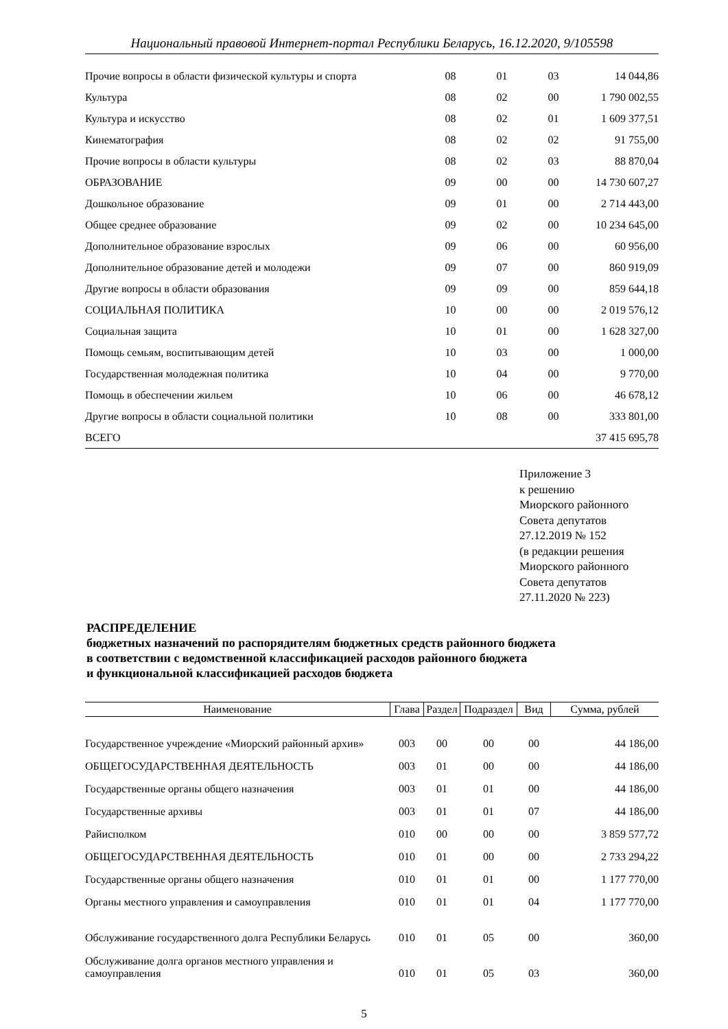Национальный правовой Интернет-портал Республики Беларусь, 16.12.2020, 9/105598
| Прочие вопросы в области физической культуры и спорта | 08 | 01 | 03 | 14 044,86 |
| Культура | 08 | 02 | 00 | 1 790 002,55 |
| Культура и искусство | 08 | 02 | 01 | 1 609 377,51 |
| Кинематография | 08 | 02 | 02 | 91 755,00 |
| Прочие вопросы в области культуры | 08 | 02 | 03 | 88 870,04 |
| ОБРАЗОВАНИЕ | 09 | 00 | 00 | 14 730 607,27 |
| Дошкольное образование | 09 | 01 | 00 | 2 714 443,00 |
| Общее среднее образование | 09 | 02 | 00 | 10 234 645,00 |
| Дополнительное образование взрослых | 09 | 06 | 00 | 60 956,00 |
| Дополнительное образование детей и молодежи | 09 | 07 | 00 | 860 919,09 |
| Другие вопросы в области образования | 09 | 09 | 00 | 859 644,18 |
| СОЦИАЛЬНАЯ ПОЛИТИКА | 10 | 00 | 00 | 2 019 576,12 |
| Социальная защита | 10 | 01 | 00 | 1 628 327,00 |
| Помощь семьям, воспитывающим детей | 10 | 03 | 00 | 1 000,00 |
| Государственная молодежная политика | 10 | 04 | 00 | 9 770,00 |
| Помощь в обеспечении жильем | 10 | 06 | 00 | 46 678,12 |
| Другие вопросы в области социальной политики | 10 | 08 | 00 | 333 801,00 |
| ВСЕГО | | | | 37 415 695,78 |
Приложение 3
к решению
Миорского районного
Совета депутатов
27.12.2019 № 152
(в редакции решения
Миорского районного
Совета депутатов
27.11.2020 № 223)
РАСПРЕДЕЛЕНИЕ
бюджетных назначений по распорядителям бюджетных средств районного бюджета
в соответствии с ведомственной классификацией расходов районного бюджета
и функциональной классификацией расходов бюджета
| Наименование | Глава | Раздел | Подраздел | Вид | Сумма, рублей |
| --- | --- | --- | --- | --- | --- |
| Государственное учреждение «Миорский районный архив» | 003 | 00 | 00 | 00 | 44 186,00 |
| ОБЩЕГОСУДАРСТВЕННАЯ ДЕЯТЕЛЬНОСТЬ | 003 | 01 | 00 | 00 | 44 186,00 |
| Государственные органы общего назначения | 003 | 01 | 01 | 00 | 44 186,00 |
| Государственные архивы | 003 | 01 | 01 | 07 | 44 186,00 |
| Райисполком | 010 | 00 | 00 | 00 | 3 859 577,72 |
| ОБЩЕГОСУДАРСТВЕННАЯ ДЕЯТЕЛЬНОСТЬ | 010 | 01 | 00 | 00 | 2 733 294,22 |
| Государственные органы общего назначения | 010 | 01 | 01 | 00 | 1 177 770,00 |
| Органы местного управления и самоуправления | 010 | 01 | 01 | 04 | 1 177 770,00 |
| Обслуживание государственного долга Республики Беларусь | 010 | 01 | 05 | 00 | 360,00 |
| Обслуживание долга органов местного управления и самоуправления | 010 | 01 | 05 | 03 | 360,00 |
5